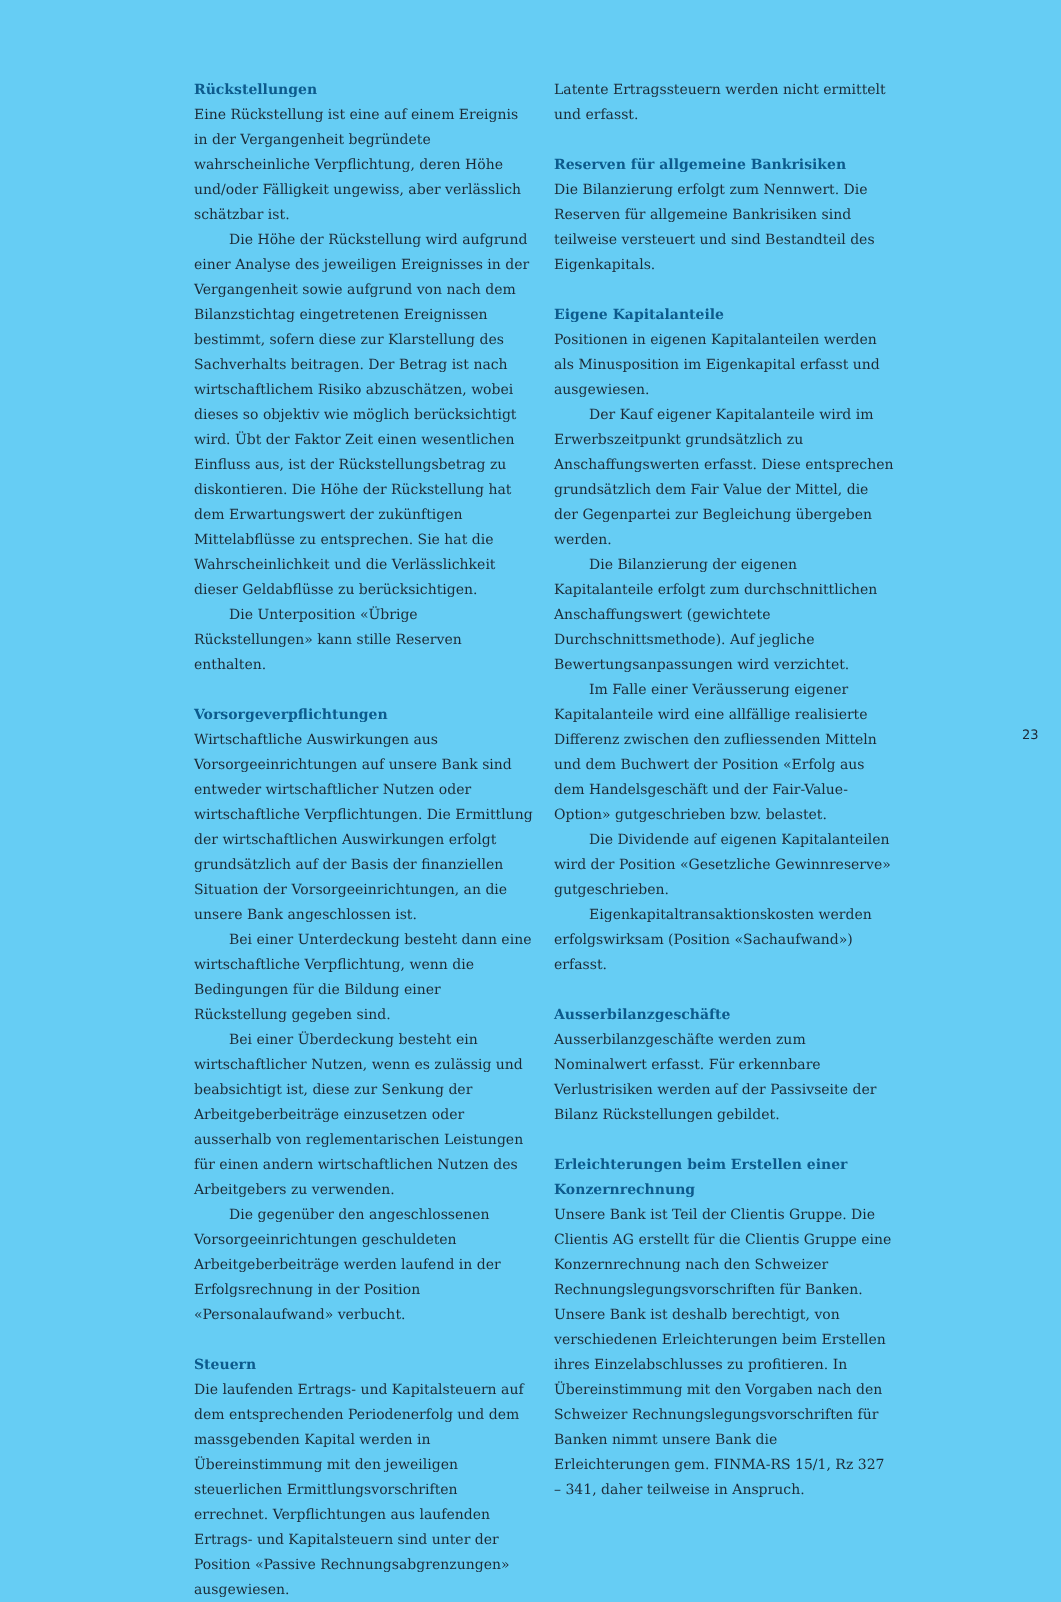Rückstellungen
Eine Rückstellung ist eine auf einem Ereignis in der Vergangenheit begründete wahrscheinliche Verpflichtung, deren Höhe und/oder Fälligkeit ungewiss, aber verlässlich schätzbar ist.
Die Höhe der Rückstellung wird aufgrund einer Analyse des jeweiligen Ereignisses in der Vergangenheit sowie aufgrund von nach dem Bilanzstichtag eingetretenen Ereignissen bestimmt, sofern diese zur Klarstellung des Sachverhalts beitragen. Der Betrag ist nach wirtschaftlichem Risiko abzuschätzen, wobei dieses so objektiv wie möglich berücksichtigt wird. Übt der Faktor Zeit einen wesentlichen Einfluss aus, ist der Rückstellungsbetrag zu diskontieren. Die Höhe der Rückstellung hat dem Erwartungswert der zukünftigen Mittelabflüsse zu entsprechen. Sie hat die Wahrscheinlichkeit und die Verlässlichkeit dieser Geldabflüsse zu berücksichtigen.
Die Unterposition «Übrige Rückstellungen» kann stille Reserven enthalten.
Vorsorgeverpflichtungen
Wirtschaftliche Auswirkungen aus Vorsorgeeinrichtungen auf unsere Bank sind entweder wirtschaftlicher Nutzen oder wirtschaftliche Verpflichtungen. Die Ermittlung der wirtschaftlichen Auswirkungen erfolgt grundsätzlich auf der Basis der finanziellen Situation der Vorsorgeeinrichtungen, an die unsere Bank angeschlossen ist.
Bei einer Unterdeckung besteht dann eine wirtschaftliche Verpflichtung, wenn die Bedingungen für die Bildung einer Rückstellung gegeben sind.
Bei einer Überdeckung besteht ein wirtschaftlicher Nutzen, wenn es zulässig und beabsichtigt ist, diese zur Senkung der Arbeitgeberbeiträge einzusetzen oder ausserhalb von reglementarischen Leistungen für einen andern wirtschaftlichen Nutzen des Arbeitgebers zu verwenden.
Die gegenüber den angeschlossenen Vorsorgeeinrichtungen geschuldeten Arbeitgeberbeiträge werden laufend in der Erfolgsrechnung in der Position «Personalaufwand» verbucht.
Steuern
Die laufenden Ertrags- und Kapitalsteuern auf dem entsprechenden Periodenerfolg und dem massgebenden Kapital werden in Übereinstimmung mit den jeweiligen steuerlichen Ermittlungsvorschriften errechnet. Verpflichtungen aus laufenden Ertrags- und Kapitalsteuern sind unter der Position «Passive Rechnungsabgrenzungen» ausgewiesen.
Latente Ertragssteuern werden nicht ermittelt und erfasst.
Reserven für allgemeine Bankrisiken
Die Bilanzierung erfolgt zum Nennwert. Die Reserven für allgemeine Bankrisiken sind teilweise versteuert und sind Bestandteil des Eigenkapitals.
Eigene Kapitalanteile
Positionen in eigenen Kapitalanteilen werden als Minusposition im Eigenkapital erfasst und ausgewiesen.
Der Kauf eigener Kapitalanteile wird im Erwerbszeitpunkt grundsätzlich zu Anschaffungswerten erfasst. Diese entsprechen grundsätzlich dem Fair Value der Mittel, die der Gegenpartei zur Begleichung übergeben werden.
Die Bilanzierung der eigenen Kapitalanteile erfolgt zum durchschnittlichen Anschaffungswert (gewichtete Durchschnittsmethode). Auf jegliche Bewertungsanpassungen wird verzichtet.
Im Falle einer Veräusserung eigener Kapitalanteile wird eine allfällige realisierte Differenz zwischen den zufliessenden Mitteln und dem Buchwert der Position «Erfolg aus dem Handelsgeschäft und der Fair-Value-Option» gutgeschrieben bzw. belastet.
Die Dividende auf eigenen Kapitalanteilen wird der Position «Gesetzliche Gewinnreserve» gutgeschrieben.
Eigenkapitaltransaktionskosten werden erfolgswirksam (Position «Sachaufwand») erfasst.
Ausserbilanzgeschäfte
Ausserbilanzgeschäfte werden zum Nominalwert erfasst. Für erkennbare Verlustrisiken werden auf der Passivseite der Bilanz Rückstellungen gebildet.
Erleichterungen beim Erstellen einer Konzernrechnung
Unsere Bank ist Teil der Clientis Gruppe. Die Clientis AG erstellt für die Clientis Gruppe eine Konzernrechnung nach den Schweizer Rechnungslegungsvorschriften für Banken. Unsere Bank ist deshalb berechtigt, von verschiedenen Erleichterungen beim Erstellen ihres Einzelabschlusses zu profitieren. In Übereinstimmung mit den Vorgaben nach den Schweizer Rechnungslegungsvorschriften für Banken nimmt unsere Bank die Erleichterungen gem. FINMA-RS 15/1, Rz 327 – 341, daher teilweise in Anspruch.
23